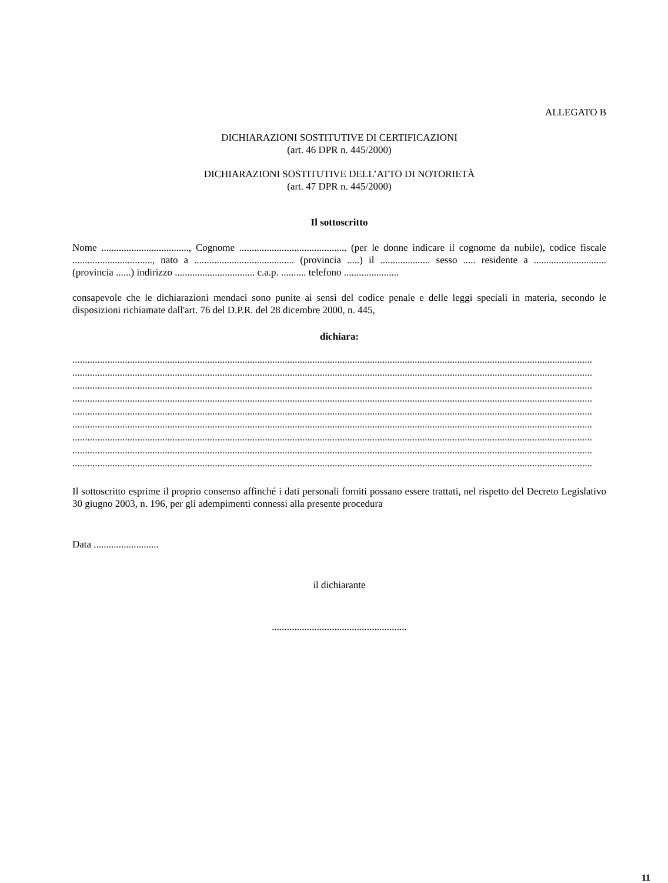ALLEGATO B
DICHIARAZIONI SOSTITUTIVE DI CERTIFICAZIONI
(art. 46 DPR n. 445/2000)
DICHIARAZIONI SOSTITUTIVE DELL’ATTO DI NOTORIETÀ
(art. 47 DPR n. 445/2000)
Il sottoscritto
Nome ..................................., Cognome ........................................... (per le donne indicare il cognome da nubile), codice fiscale ................................, nato a ........................................ (provincia .....) il .................... sesso ..... residente a ............................. (provincia ......) indirizzo ................................ c.a.p. .......... telefono ......................
consapevole che le dichiarazioni mendaci sono punite ai sensi del codice penale e delle leggi speciali in materia, secondo le disposizioni richiamate dall'art. 76 del D.P.R. del 28 dicembre 2000, n. 445,
dichiara:
................................................................................................................................................................................................................
................................................................................................................................................................................................................
................................................................................................................................................................................................................
................................................................................................................................................................................................................
................................................................................................................................................................................................................
................................................................................................................................................................................................................
................................................................................................................................................................................................................
................................................................................................................................................................................................................
................................................................................................................................................................................................................
Il sottoscritto esprime il proprio consenso affinché i dati personali forniti possano essere trattati, nel rispetto del Decreto Legislativo 30 giugno 2003, n. 196, per gli adempimenti connessi alla presente procedura
Data ..........................
il dichiarante
......................................................
11